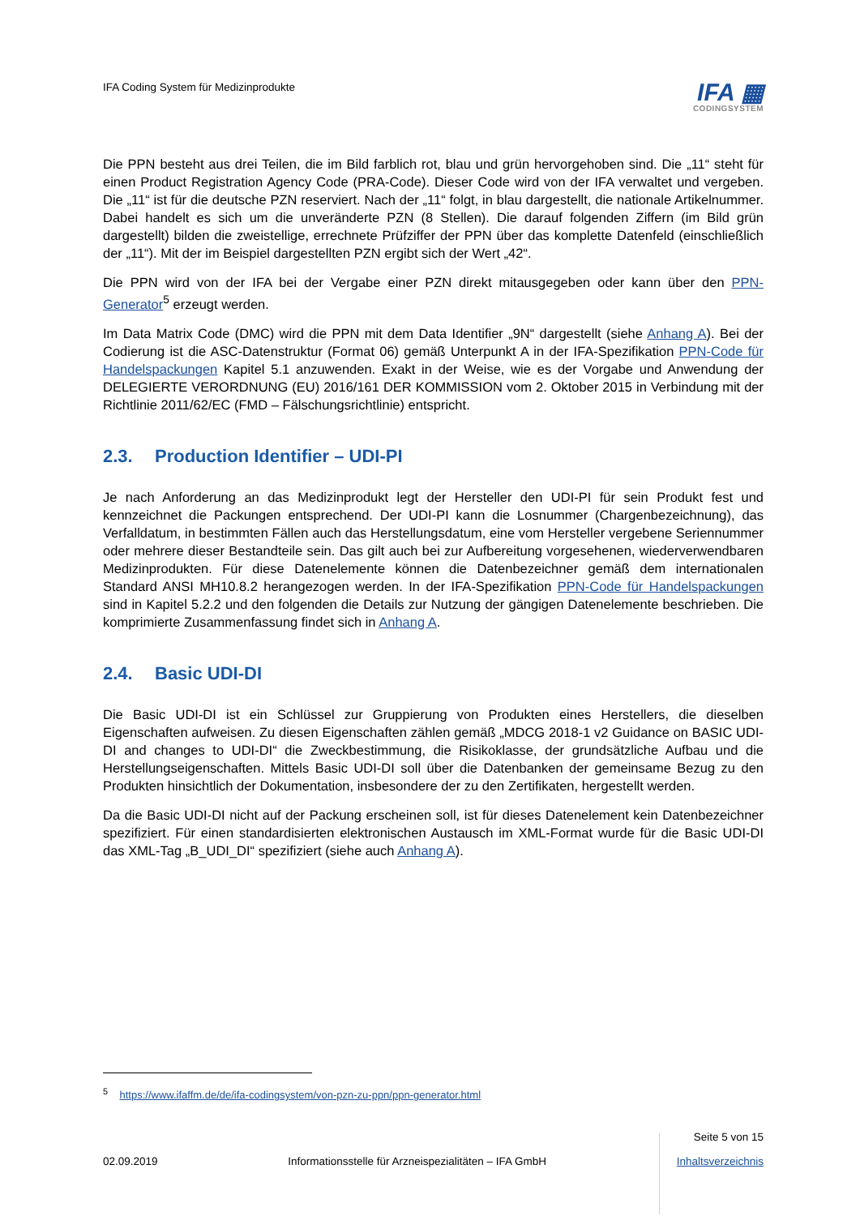IFA Coding System für Medizinprodukte
IFA ▦
CODINGSYSTEM
Die PPN besteht aus drei Teilen, die im Bild farblich rot, blau und grün hervorgehoben sind. Die „11“ steht für einen Product Registration Agency Code (PRA-Code). Dieser Code wird von der IFA verwaltet und vergeben. Die „11“ ist für die deutsche PZN reserviert. Nach der „11“ folgt, in blau dargestellt, die nationale Artikelnummer. Dabei handelt es sich um die unveränderte PZN (8 Stellen). Die darauf folgenden Ziffern (im Bild grün dargestellt) bilden die zweistellige, errechnete Prüfziffer der PPN über das komplette Datenfeld (einschließlich der „11“). Mit der im Beispiel dargestellten PZN ergibt sich der Wert „42“.
Die PPN wird von der IFA bei der Vergabe einer PZN direkt mitausgegeben oder kann über den PPN-Generator<sup>5</sup> erzeugt werden.
Im Data Matrix Code (DMC) wird die PPN mit dem Data Identifier „9N“ dargestellt (siehe Anhang A). Bei der Codierung ist die ASC-Datenstruktur (Format 06) gemäß Unterpunkt A in der IFA-Spezifikation PPN-Code für Handelspackungen Kapitel 5.1 anzuwenden. Exakt in der Weise, wie es der Vorgabe und Anwendung der DELEGIERTE VERORDNUNG (EU) 2016/161 DER KOMMISSION vom 2. Oktober 2015 in Verbindung mit der Richtlinie 2011/62/EC (FMD – Fälschungsrichtlinie) entspricht.
2.3. Production Identifier – UDI-PI
Je nach Anforderung an das Medizinprodukt legt der Hersteller den UDI-PI für sein Produkt fest und kennzeichnet die Packungen entsprechend. Der UDI-PI kann die Losnummer (Chargenbezeichnung), das Verfalldatum, in bestimmten Fällen auch das Herstellungsdatum, eine vom Hersteller vergebene Seriennummer oder mehrere dieser Bestandteile sein. Das gilt auch bei zur Aufbereitung vorgesehenen, wiederverwendbaren Medizinprodukten. Für diese Datenelemente können die Datenbezeichner gemäß dem internationalen Standard ANSI MH10.8.2 herangezogen werden. In der IFA-Spezifikation PPN-Code für Handelspackungen sind in Kapitel 5.2.2 und den folgenden die Details zur Nutzung der gängigen Datenelemente beschrieben. Die komprimierte Zusammenfassung findet sich in Anhang A.
2.4. Basic UDI-DI
Die Basic UDI-DI ist ein Schlüssel zur Gruppierung von Produkten eines Herstellers, die dieselben Eigenschaften aufweisen. Zu diesen Eigenschaften zählen gemäß „MDCG 2018-1 v2 Guidance on BASIC UDI-DI and changes to UDI-DI“ die Zweckbestimmung, die Risikoklasse, der grundsätzliche Aufbau und die Herstellungseigenschaften. Mittels Basic UDI-DI soll über die Datenbanken der gemeinsame Bezug zu den Produkten hinsichtlich der Dokumentation, insbesondere der zu den Zertifikaten, hergestellt werden.
Da die Basic UDI-DI nicht auf der Packung erscheinen soll, ist für dieses Datenelement kein Datenbezeichner spezifiziert. Für einen standardisierten elektronischen Austausch im XML-Format wurde für die Basic UDI-DI das XML-Tag „B_UDI_DI“ spezifiziert (siehe auch Anhang A).
<sup>5</sup> https://www.ifaffm.de/de/ifa-codingsystem/von-pzn-zu-ppn/ppn-generator.html
02.09.2019
Informationsstelle für Arzneispezialitäten – IFA GmbH
Seite 5 von 15
Inhaltsverzeichnis